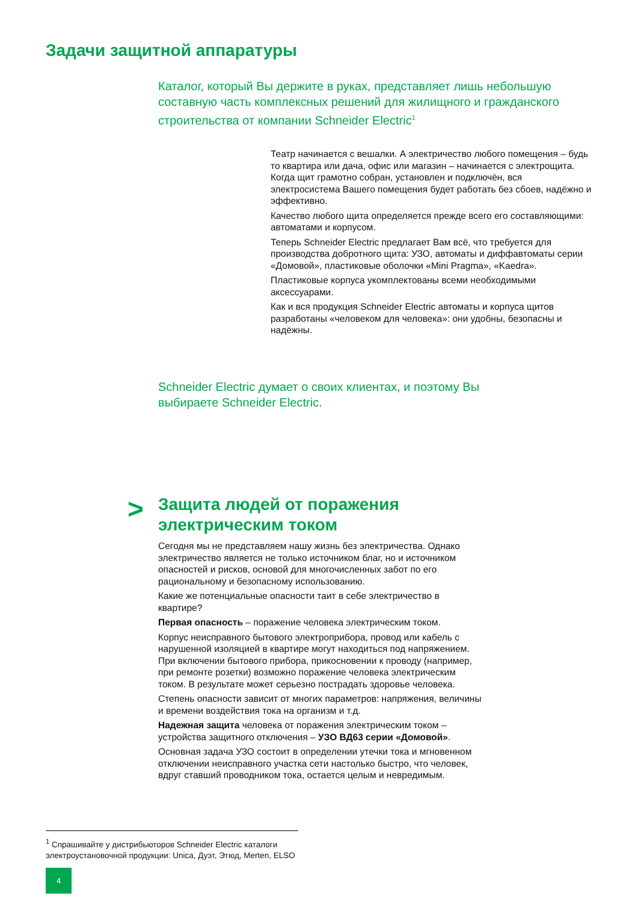Задачи защитной аппаратуры
Каталог, который Вы держите в руках, представляет лишь небольшую составную часть комплексных решений для жилищного и гражданского строительства от компании Schneider Electric<sup>1</sup>
Театр начинается с вешалки. А электричество любого помещения – будь то квартира или дача, офис или магазин – начинается с электрощита. Когда щит грамотно собран, установлен и подключён, вся электросистема Вашего помещения будет работать без сбоев, надёжно и эффективно.
Качество любого щита определяется прежде всего его составляющими: автоматами и корпусом.
Теперь Schneider Electric предлагает Вам всё, что требуется для производства добротного щита: УЗО, автоматы и диффавтоматы серии «Домовой», пластиковые оболочки «Mini Pragma», «Kaedra».
Пластиковые корпуса укомплектованы всеми необходимыми аксессуарами.
Как и вся продукция Schneider Electric автоматы и корпуса щитов разработаны «человеком для человека»: они удобны, безопасны и надёжны.
Schneider Electric думает о своих клиентах, и поэтому Вы выбираете Schneider Electric.
>
Защита людей от поражения
электрическим током
Сегодня мы не представляем нашу жизнь без электричества. Однако электричество является не только источником благ, но и источником опасностей и рисков, основой для многочисленных забот по его рациональному и безопасному использованию.
Какие же потенциальные опасности таит в себе электричество в квартире?
Первая опасность – поражение человека электрическим током.
Корпус неисправного бытового электроприбора, провод или кабель с нарушенной изоляцией в квартире могут находиться под напряжением. При включении бытового прибора, прикосновении к проводу (например, при ремонте розетки) возможно поражение человека электрическим током. В результате может серьезно пострадать здоровье человека.
Степень опасности зависит от многих параметров: напряжения, величины и времени воздействия тока на организм и т.д.
Надежная защита человека от поражения электрическим током – устройства защитного отключения – УЗО ВД63 серии «Домовой».
Основная задача УЗО состоит в определении утечки тока и мгновенном отключении неисправного участка сети настолько быстро, что человек, вдруг ставший проводником тока, остается целым и невредимым.
<sup>1</sup> Спрашивайте у дистрибьюторов Schneider Electric каталоги
электроустановочной продукции: Unica, Дуэт, Этюд, Merten, ELSO
4